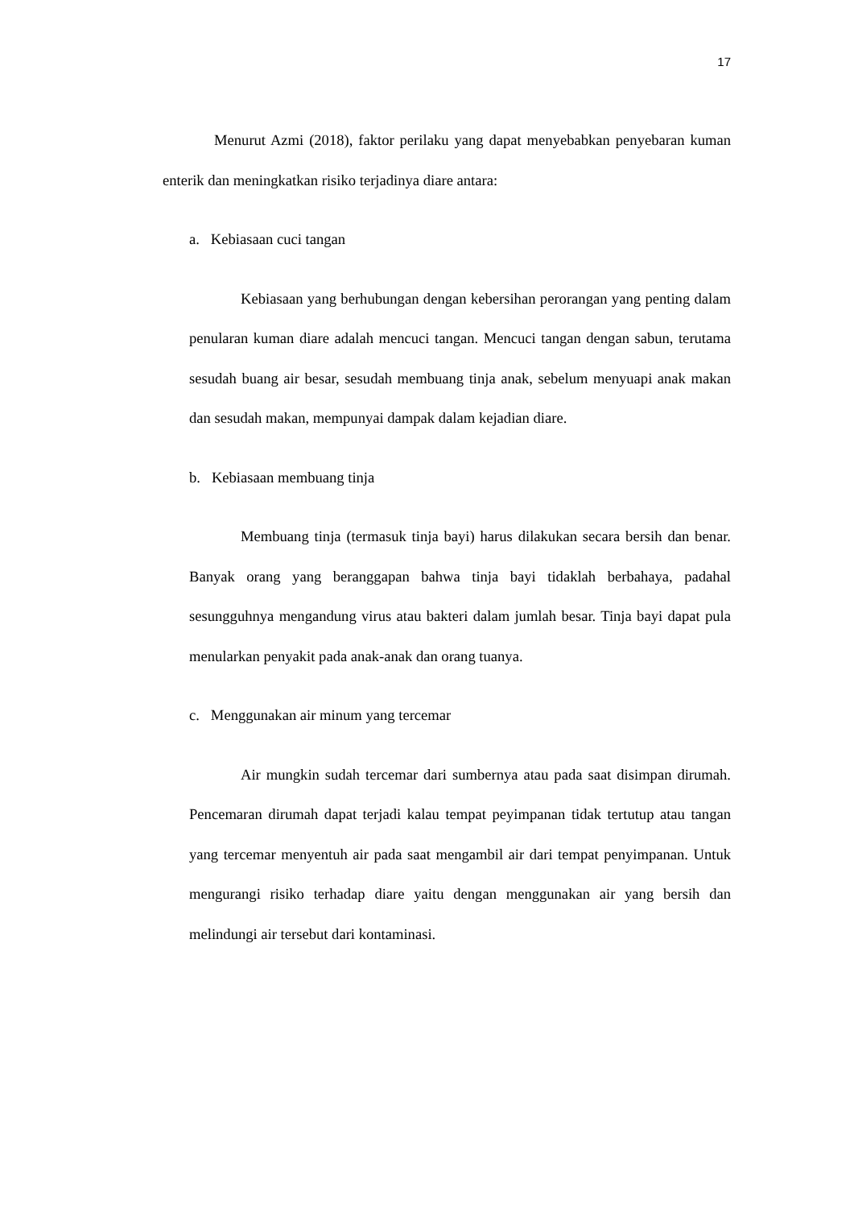17
Menurut Azmi (2018), faktor perilaku yang dapat menyebabkan penyebaran kuman enterik dan meningkatkan risiko terjadinya diare antara:
a. Kebiasaan cuci tangan
Kebiasaan yang berhubungan dengan kebersihan perorangan yang penting dalam penularan kuman diare adalah mencuci tangan. Mencuci tangan dengan sabun, terutama sesudah buang air besar, sesudah membuang tinja anak, sebelum menyuapi anak makan dan sesudah makan, mempunyai dampak dalam kejadian diare.
b. Kebiasaan membuang tinja
Membuang tinja (termasuk tinja bayi) harus dilakukan secara bersih dan benar. Banyak orang yang beranggapan bahwa tinja bayi tidaklah berbahaya, padahal sesungguhnya mengandung virus atau bakteri dalam jumlah besar. Tinja bayi dapat pula menularkan penyakit pada anak-anak dan orang tuanya.
c. Menggunakan air minum yang tercemar
Air mungkin sudah tercemar dari sumbernya atau pada saat disimpan dirumah. Pencemaran dirumah dapat terjadi kalau tempat peyimpanan tidak tertutup atau tangan yang tercemar menyentuh air pada saat mengambil air dari tempat penyimpanan. Untuk mengurangi risiko terhadap diare yaitu dengan menggunakan air yang bersih dan melindungi air tersebut dari kontaminasi.